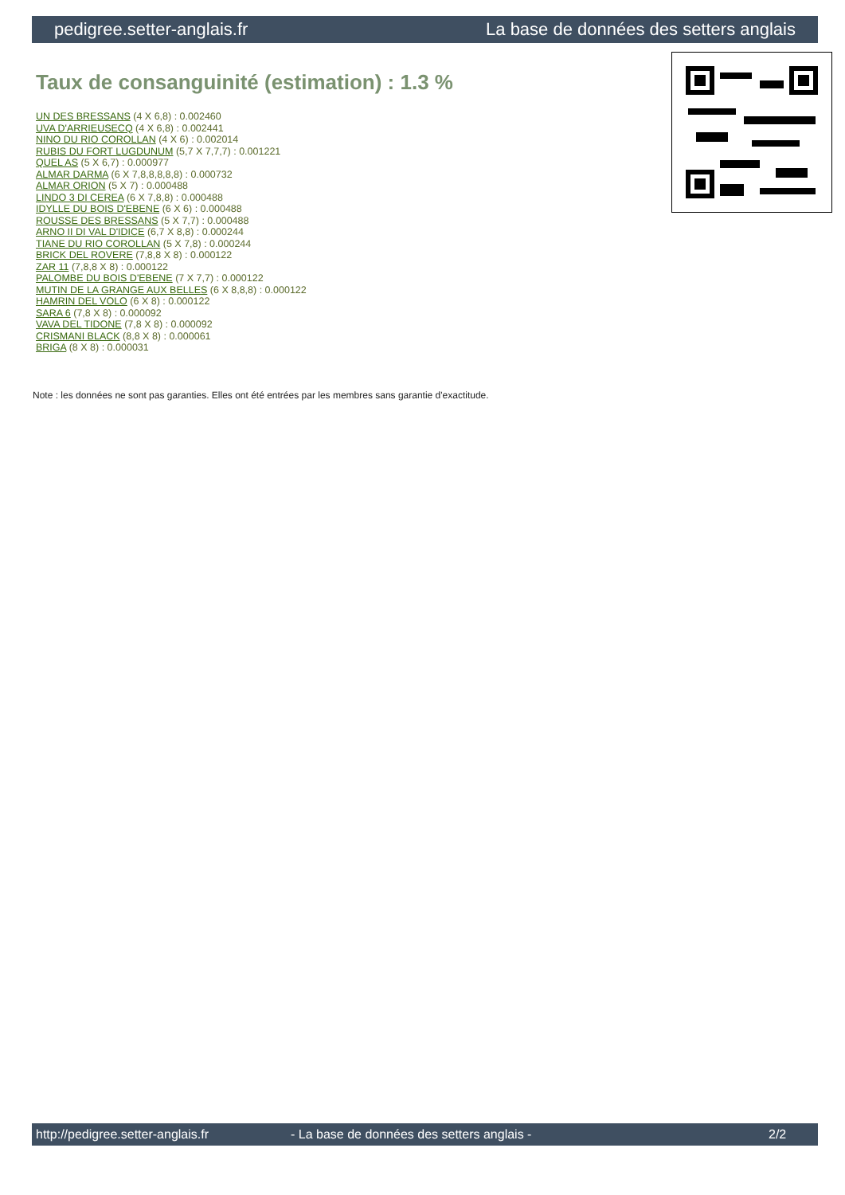pedigree.setter-anglais.fr La base de données des setters anglais
Taux de consanguinité (estimation) : 1.3 %
UN DES BRESSANS (4 X 6,8) : 0.002460
UVA D'ARRIEUSECQ (4 X 6,8) : 0.002441
NINO DU RIO COROLLAN (4 X 6) : 0.002014
RUBIS DU FORT LUGDUNUM (5,7 X 7,7,7) : 0.001221
QUEL AS (5 X 6,7) : 0.000977
ALMAR DARMA (6 X 7,8,8,8,8,8) : 0.000732
ALMAR ORION (5 X 7) : 0.000488
LINDO 3 DI CEREA (6 X 7,8,8) : 0.000488
IDYLLE DU BOIS D'EBENE (6 X 6) : 0.000488
ROUSSE DES BRESSANS (5 X 7,7) : 0.000488
ARNO II DI VAL D'IDICE (6,7 X 8,8) : 0.000244
TIANE DU RIO COROLLAN (5 X 7,8) : 0.000244
BRICK DEL ROVERE (7,8,8 X 8) : 0.000122
ZAR 11 (7,8,8 X 8) : 0.000122
PALOMBE DU BOIS D'EBENE (7 X 7,7) : 0.000122
MUTIN DE LA GRANGE AUX BELLES (6 X 8,8,8) : 0.000122
HAMRIN DEL VOLO (6 X 8) : 0.000122
SARA 6 (7,8 X 8) : 0.000092
VAVA DEL TIDONE (7,8 X 8) : 0.000092
CRISMANI BLACK (8,8 X 8) : 0.000061
BRIGA (8 X 8) : 0.000031
Note : les données ne sont pas garanties. Elles ont été entrées par les membres sans garantie d'exactitude.
http://pedigree.setter-anglais.fr - La base de données des setters anglais - 2/2